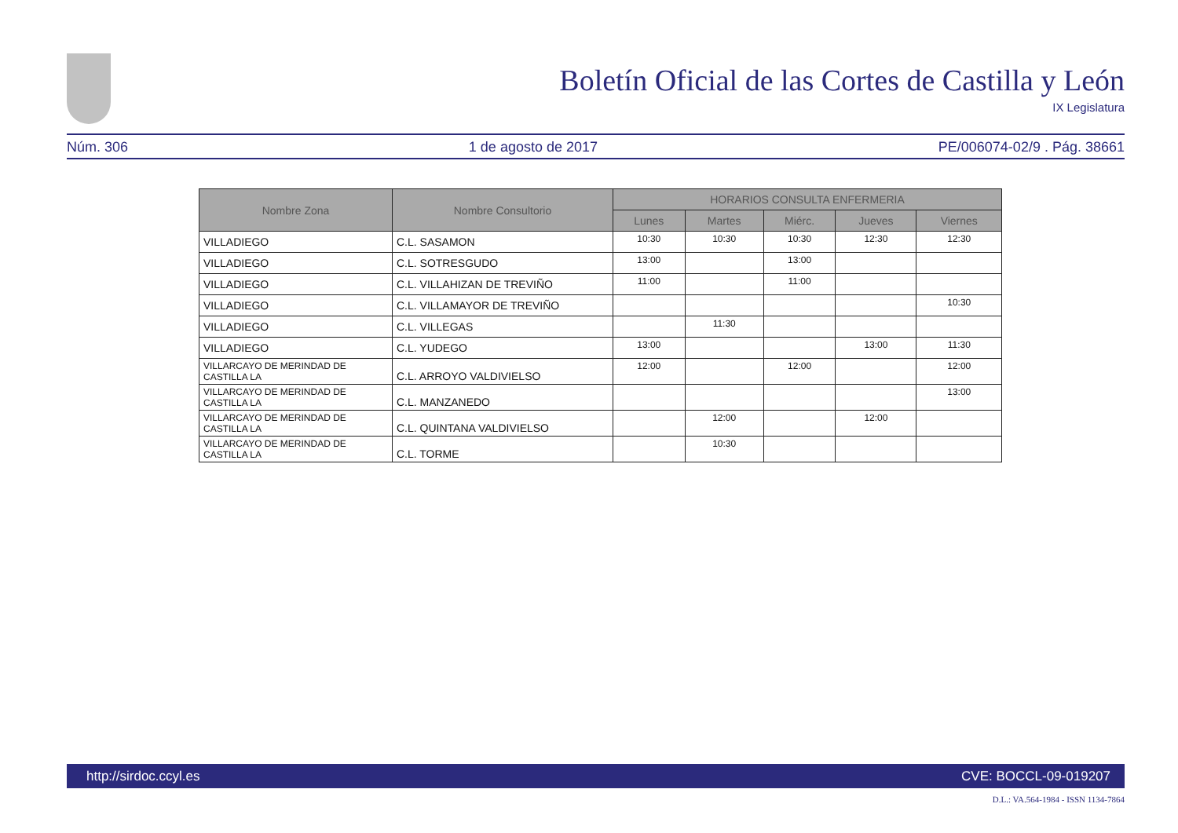Boletín Oficial de las Cortes de Castilla y León
IX Legislatura
Núm. 306 1 de agosto de 2017 PE/006074-02/9 . Pág. 38661
| Nombre Zona | Nombre Consultorio | HORARIOS CONSULTA ENFERMERIA | | | | |
| --- | --- | --- | --- | --- | --- | --- |
| | | Lunes | Martes | Miérc. | Jueves | Viernes |
| VILLADIEGO | C.L. SASAMON | 10:30 | 10:30 | 10:30 | 12:30 | 12:30 |
| VILLADIEGO | C.L. SOTRESGUDO | 13:00 | | 13:00 | | |
| VILLADIEGO | C.L. VILLAHIZAN DE TREVIÑO | 11:00 | | 11:00 | | |
| VILLADIEGO | C.L. VILLAMAYOR DE TREVIÑO | | | | | 10:30 |
| VILLADIEGO | C.L. VILLEGAS | | 11:30 | | | |
| VILLADIEGO | C.L. YUDEGO | 13:00 | | | 13:00 | 11:30 |
| VILLARCAYO DE MERINDAD DE CASTILLA LA | C.L. ARROYO VALDIVIELSO | 12:00 | | 12:00 | | 12:00 |
| VILLARCAYO DE MERINDAD DE CASTILLA LA | C.L. MANZANEDO | | | | | 13:00 |
| VILLARCAYO DE MERINDAD DE CASTILLA LA | C.L. QUINTANA VALDIVIELSO | | 12:00 | | 12:00 | |
| VILLARCAYO DE MERINDAD DE CASTILLA LA | C.L. TORME | | 10:30 | | | |
http://sirdoc.ccyl.es CVE: BOCCL-09-019207
D.L.: VA.564-1984 - ISSN 1134-7864